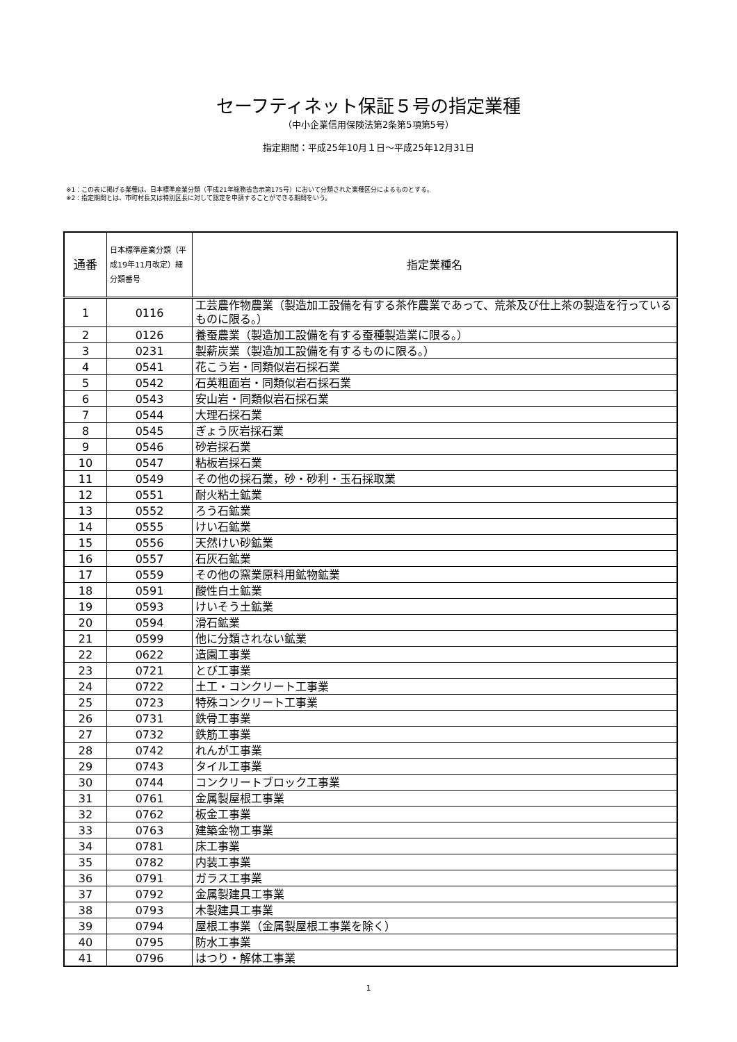セーフティネット保証５号の指定業種
（中小企業信用保険法第2条第5項第5号）
指定期間：平成25年10月１日～平成25年12月31日
※1：この表に掲げる業種は、日本標準産業分類（平成21年総務省告示第175号）において分類された業種区分によるものとする。
※2：指定期間とは、市町村長又は特別区長に対して認定を申請することができる期間をいう。
| 通番 | 日本標準産業分類（平成19年11月改定）細分類番号 | 指定業種名 |
| --- | --- | --- |
| 1 | 0116 | 工芸農作物農業（製造加工設備を有する茶作農業であって、荒茶及び仕上茶の製造を行っているものに限る。） |
| 2 | 0126 | 養蚕農業（製造加工設備を有する蚕種製造業に限る。） |
| 3 | 0231 | 製薪炭業（製造加工設備を有するものに限る。） |
| 4 | 0541 | 花こう岩・同類似岩石採石業 |
| 5 | 0542 | 石英粗面岩・同類似岩石採石業 |
| 6 | 0543 | 安山岩・同類似岩石採石業 |
| 7 | 0544 | 大理石採石業 |
| 8 | 0545 | ぎょう灰岩採石業 |
| 9 | 0546 | 砂岩採石業 |
| 10 | 0547 | 粘板岩採石業 |
| 11 | 0549 | その他の採石業，砂・砂利・玉石採取業 |
| 12 | 0551 | 耐火粘土鉱業 |
| 13 | 0552 | ろう石鉱業 |
| 14 | 0555 | けい石鉱業 |
| 15 | 0556 | 天然けい砂鉱業 |
| 16 | 0557 | 石灰石鉱業 |
| 17 | 0559 | その他の窯業原料用鉱物鉱業 |
| 18 | 0591 | 酸性白土鉱業 |
| 19 | 0593 | けいそう土鉱業 |
| 20 | 0594 | 滑石鉱業 |
| 21 | 0599 | 他に分類されない鉱業 |
| 22 | 0622 | 造園工事業 |
| 23 | 0721 | とび工事業 |
| 24 | 0722 | 土工・コンクリート工事業 |
| 25 | 0723 | 特殊コンクリート工事業 |
| 26 | 0731 | 鉄骨工事業 |
| 27 | 0732 | 鉄筋工事業 |
| 28 | 0742 | れんが工事業 |
| 29 | 0743 | タイル工事業 |
| 30 | 0744 | コンクリートブロック工事業 |
| 31 | 0761 | 金属製屋根工事業 |
| 32 | 0762 | 板金工事業 |
| 33 | 0763 | 建築金物工事業 |
| 34 | 0781 | 床工事業 |
| 35 | 0782 | 内装工事業 |
| 36 | 0791 | ガラス工事業 |
| 37 | 0792 | 金属製建具工事業 |
| 38 | 0793 | 木製建具工事業 |
| 39 | 0794 | 屋根工事業（金属製屋根工事業を除く） |
| 40 | 0795 | 防水工事業 |
| 41 | 0796 | はつり・解体工事業 |
1